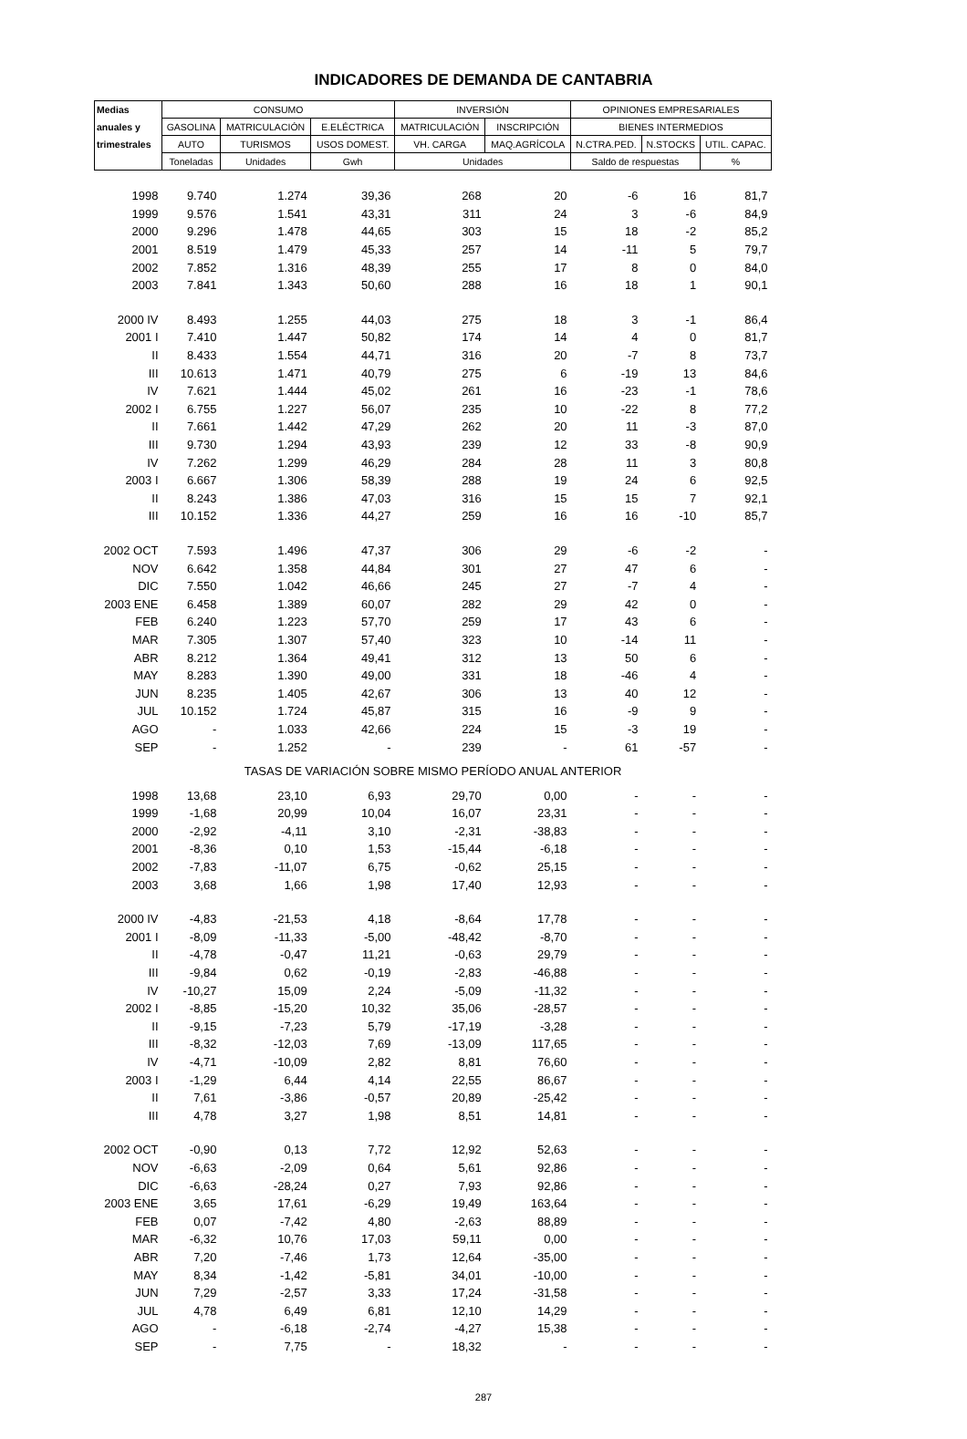INDICADORES DE DEMANDA DE CANTABRIA
| Medias | CONSUMO | | | INVERSIÓN | | OPINIONES EMPRESARIALES | | |
| --- | --- | --- | --- | --- | --- | --- | --- | --- |
| anuales y | GASOLINA | MATRICULACIÓN | E.ELÉCTRICA | MATRICULACIÓN | INSCRIPCIÓN | BIENES INTERMEDIOS | | |
| trimestrales | AUTO | TURISMOS | USOS DOMEST. | VH. CARGA | MAQ.AGRÍCOLA | N.CTRA.PED. | N.STOCKS | UTIL. CAPAC. |
| | Toneladas | Unidades | Gwh | Unidades | | Saldo de respuestas | | % |
| 1998 | 9.740 | 1.274 | 39,36 | 268 | 20 | -6 | 16 | 81,7 |
| 1999 | 9.576 | 1.541 | 43,31 | 311 | 24 | 3 | -6 | 84,9 |
| 2000 | 9.296 | 1.478 | 44,65 | 303 | 15 | 18 | -2 | 85,2 |
| 2001 | 8.519 | 1.479 | 45,33 | 257 | 14 | -11 | 5 | 79,7 |
| 2002 | 7.852 | 1.316 | 48,39 | 255 | 17 | 8 | 0 | 84,0 |
| 2003 | 7.841 | 1.343 | 50,60 | 288 | 16 | 18 | 1 | 90,1 |
| 2000 IV | 8.493 | 1.255 | 44,03 | 275 | 18 | 3 | -1 | 86,4 |
| 2001 I | 7.410 | 1.447 | 50,82 | 174 | 14 | 4 | 0 | 81,7 |
| II | 8.433 | 1.554 | 44,71 | 316 | 20 | -7 | 8 | 73,7 |
| III | 10.613 | 1.471 | 40,79 | 275 | 6 | -19 | 13 | 84,6 |
| IV | 7.621 | 1.444 | 45,02 | 261 | 16 | -23 | -1 | 78,6 |
| 2002 I | 6.755 | 1.227 | 56,07 | 235 | 10 | -22 | 8 | 77,2 |
| II | 7.661 | 1.442 | 47,29 | 262 | 20 | 11 | -3 | 87,0 |
| III | 9.730 | 1.294 | 43,93 | 239 | 12 | 33 | -8 | 90,9 |
| IV | 7.262 | 1.299 | 46,29 | 284 | 28 | 11 | 3 | 80,8 |
| 2003 I | 6.667 | 1.306 | 58,39 | 288 | 19 | 24 | 6 | 92,5 |
| II | 8.243 | 1.386 | 47,03 | 316 | 15 | 15 | 7 | 92,1 |
| III | 10.152 | 1.336 | 44,27 | 259 | 16 | 16 | -10 | 85,7 |
| 2002 OCT | 7.593 | 1.496 | 47,37 | 306 | 29 | -6 | -2 | - |
| NOV | 6.642 | 1.358 | 44,84 | 301 | 27 | 47 | 6 | - |
| DIC | 7.550 | 1.042 | 46,66 | 245 | 27 | -7 | 4 | - |
| 2003 ENE | 6.458 | 1.389 | 60,07 | 282 | 29 | 42 | 0 | - |
| FEB | 6.240 | 1.223 | 57,70 | 259 | 17 | 43 | 6 | - |
| MAR | 7.305 | 1.307 | 57,40 | 323 | 10 | -14 | 11 | - |
| ABR | 8.212 | 1.364 | 49,41 | 312 | 13 | 50 | 6 | - |
| MAY | 8.283 | 1.390 | 49,00 | 331 | 18 | -46 | 4 | - |
| JUN | 8.235 | 1.405 | 42,67 | 306 | 13 | 40 | 12 | - |
| JUL | 10.152 | 1.724 | 45,87 | 315 | 16 | -9 | 9 | - |
| AGO | - | 1.033 | 42,66 | 224 | 15 | -3 | 19 | - |
| SEP | - | 1.252 | - | 239 | - | 61 | -57 | - |
| TASAS DE VARIACIÓN SOBRE MISMO PERÍODO ANUAL ANTERIOR | | | | | | | | |
| 1998 | 13,68 | 23,10 | 6,93 | 29,70 | 0,00 | - | - | - |
| 1999 | -1,68 | 20,99 | 10,04 | 16,07 | 23,31 | - | - | - |
| 2000 | -2,92 | -4,11 | 3,10 | -2,31 | -38,83 | - | - | - |
| 2001 | -8,36 | 0,10 | 1,53 | -15,44 | -6,18 | - | - | - |
| 2002 | -7,83 | -11,07 | 6,75 | -0,62 | 25,15 | - | - | - |
| 2003 | 3,68 | 1,66 | 1,98 | 17,40 | 12,93 | - | - | - |
| 2000 IV | -4,83 | -21,53 | 4,18 | -8,64 | 17,78 | - | - | - |
| 2001 I | -8,09 | -11,33 | -5,00 | -48,42 | -8,70 | - | - | - |
| II | -4,78 | -0,47 | 11,21 | -0,63 | 29,79 | - | - | - |
| III | -9,84 | 0,62 | -0,19 | -2,83 | -46,88 | - | - | - |
| IV | -10,27 | 15,09 | 2,24 | -5,09 | -11,32 | - | - | - |
| 2002 I | -8,85 | -15,20 | 10,32 | 35,06 | -28,57 | - | - | - |
| II | -9,15 | -7,23 | 5,79 | -17,19 | -3,28 | - | - | - |
| III | -8,32 | -12,03 | 7,69 | -13,09 | 117,65 | - | - | - |
| IV | -4,71 | -10,09 | 2,82 | 8,81 | 76,60 | - | - | - |
| 2003 I | -1,29 | 6,44 | 4,14 | 22,55 | 86,67 | - | - | - |
| II | 7,61 | -3,86 | -0,57 | 20,89 | -25,42 | - | - | - |
| III | 4,78 | 3,27 | 1,98 | 8,51 | 14,81 | - | - | - |
| 2002 OCT | -0,90 | 0,13 | 7,72 | 12,92 | 52,63 | - | - | - |
| NOV | -6,63 | -2,09 | 0,64 | 5,61 | 92,86 | - | - | - |
| DIC | -6,63 | -28,24 | 0,27 | 7,93 | 92,86 | - | - | - |
| 2003 ENE | 3,65 | 17,61 | -6,29 | 19,49 | 163,64 | - | - | - |
| FEB | 0,07 | -7,42 | 4,80 | -2,63 | 88,89 | - | - | - |
| MAR | -6,32 | 10,76 | 17,03 | 59,11 | 0,00 | - | - | - |
| ABR | 7,20 | -7,46 | 1,73 | 12,64 | -35,00 | - | - | - |
| MAY | 8,34 | -1,42 | -5,81 | 34,01 | -10,00 | - | - | - |
| JUN | 7,29 | -2,57 | 3,33 | 17,24 | -31,58 | - | - | - |
| JUL | 4,78 | 6,49 | 6,81 | 12,10 | 14,29 | - | - | - |
| AGO | - | -6,18 | -2,74 | -4,27 | 15,38 | - | - | - |
| SEP | - | 7,75 | - | 18,32 | - | - | - | - |
287